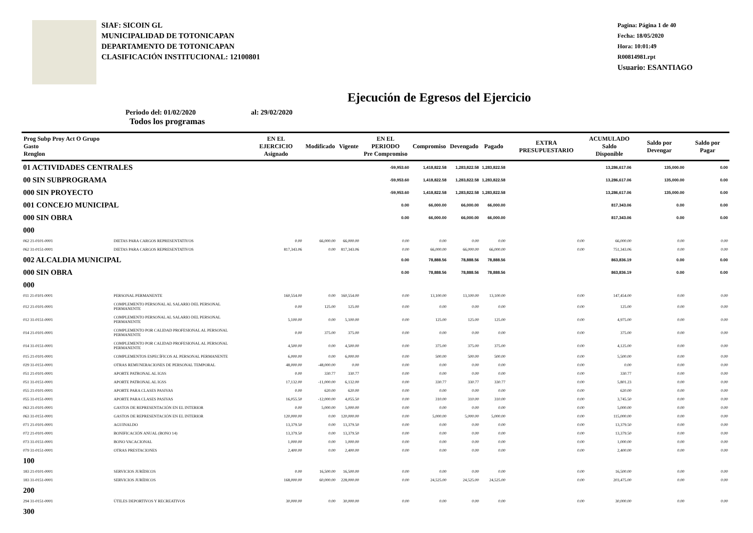SIAF: SICOIN GL
MUNICIPALIDAD DE TOTONICAPAN
DEPARTAMENTO DE TOTONICAPAN
CLASIFICACIÓN INSTITUCIONAL: 12100801
Pagina: Página 1 de 40
Fecha: 18/05/2020
Hora: 10:01:49
R00814981.rpt
Usuario: ESANTIAGO
Ejecución de Egresos del Ejercicio
Periodo del: 01/02/2020 al: 29/02/2020
Todos los programas
| Prog Subp Proy Act O Grupo Gasto Renglon | | EN EL EJERCICIO Asignado | Modificado | Vigente | EN EL PERIODO Pre Compromiso | Compromiso | Devengado | Pagado | EXTRA PRESUPUESTARIO | ACUMULADO Saldo Disponible | Saldo por Devengar | Saldo por Pagar |
| --- | --- | --- | --- | --- | --- | --- | --- | --- | --- | --- | --- | --- |
| 01 ACTIVIDADES CENTRALES | | | | | -59,953.60 | 1,418,822.58 | 1,283,822.58 | 1,283,822.58 | | 13,286,617.06 | 135,000.00 | 0.00 |
| 00 SIN SUBPROGRAMA | | | | | -59,953.60 | 1,418,822.58 | 1,283,822.58 | 1,283,822.58 | | 13,286,617.06 | 135,000.00 | 0.00 |
| 000 SIN PROYECTO | | | | | -59,953.60 | 1,418,822.58 | 1,283,822.58 | 1,283,822.58 | | 13,286,617.06 | 135,000.00 | 0.00 |
| 001 CONCEJO MUNICIPAL | | | | | 0.00 | 66,000.00 | 66,000.00 | 66,000.00 | | 817,343.06 | 0.00 | 0.00 |
| 000 SIN OBRA | | | | | 0.00 | 66,000.00 | 66,000.00 | 66,000.00 | | 817,343.06 | 0.00 | 0.00 |
| 000 | | | | | | | | | | | | |
| 062 21-0101-0001 | DIETAS PARA CARGOS REPRESENTATIVOS | 0.00 | 66,000.00 | 66,000.00 | 0.00 | 0.00 | 0.00 | 0.00 | 0.00 | 66,000.00 | 0.00 | 0.00 |
| 062 31-0151-0001 | DIETAS PARA CARGOS REPRESENTATIVOS | 817,343.06 | 0.00 | 817,343.06 | 0.00 | 66,000.00 | 66,000.00 | 66,000.00 | 0.00 | 751,343.06 | 0.00 | 0.00 |
| 002 ALCALDIA MUNICIPAL | | | | | 0.00 | 78,888.56 | 78,888.56 | 78,888.56 | | 863,836.19 | 0.00 | 0.00 |
| 000 SIN OBRA | | | | | 0.00 | 78,888.56 | 78,888.56 | 78,888.56 | | 863,836.19 | 0.00 | 0.00 |
| 000 | | | | | | | | | | | | |
| 011 21-0101-0001 | PERSONAL PERMANENTE | 160,554.00 | 0.00 | 160,554.00 | 0.00 | 13,100.00 | 13,100.00 | 13,100.00 | 0.00 | 147,454.00 | 0.00 | 0.00 |
| 012 21-0101-0001 | COMPLEMENTO PERSONAL AL SALARIO DEL PERSONAL PERMANENTE | 0.00 | 125.00 | 125.00 | 0.00 | 0.00 | 0.00 | 0.00 | 0.00 | 125.00 | 0.00 | 0.00 |
| 012 31-0151-0001 | COMPLEMENTO PERSONAL AL SALARIO DEL PERSONAL PERMANENTE | 5,100.00 | 0.00 | 5,100.00 | 0.00 | 125.00 | 125.00 | 125.00 | 0.00 | 4,975.00 | 0.00 | 0.00 |
| 014 21-0101-0001 | COMPLEMENTO POR CALIDAD PROFESIONAL AL PERSONAL PERMANENTE | 0.00 | 375.00 | 375.00 | 0.00 | 0.00 | 0.00 | 0.00 | 0.00 | 375.00 | 0.00 | 0.00 |
| 014 31-0151-0001 | COMPLEMENTO POR CALIDAD PROFESIONAL AL PERSONAL PERMANENTE | 4,500.00 | 0.00 | 4,500.00 | 0.00 | 375.00 | 375.00 | 375.00 | 0.00 | 4,125.00 | 0.00 | 0.00 |
| 015 21-0101-0001 | COMPLEMENTOS ESPECÍFICOS AL PERSONAL PERMANENTE | 6,000.00 | 0.00 | 6,000.00 | 0.00 | 500.00 | 500.00 | 500.00 | 0.00 | 5,500.00 | 0.00 | 0.00 |
| 029 31-0151-0001 | OTRAS REMUNERACIONES DE PERSONAL TEMPORAL | 48,000.00 | -48,000.00 | 0.00 | 0.00 | 0.00 | 0.00 | 0.00 | 0.00 | 0.00 | 0.00 | 0.00 |
| 051 21-0101-0001 | APORTE PATRONAL AL IGSS | 0.00 | 330.77 | 330.77 | 0.00 | 0.00 | 0.00 | 0.00 | 0.00 | 330.77 | 0.00 | 0.00 |
| 051 31-0151-0001 | APORTE PATRONAL AL IGSS | 17,132.00 | -11,000.00 | 6,132.00 | 0.00 | 330.77 | 330.77 | 330.77 | 0.00 | 5,801.23 | 0.00 | 0.00 |
| 055 21-0101-0001 | APORTE PARA CLASES PASIVAS | 0.00 | 620.00 | 620.00 | 0.00 | 0.00 | 0.00 | 0.00 | 0.00 | 620.00 | 0.00 | 0.00 |
| 055 31-0151-0001 | APORTE PARA CLASES PASIVAS | 16,055.50 | -12,000.00 | 4,055.50 | 0.00 | 310.00 | 310.00 | 310.00 | 0.00 | 3,745.50 | 0.00 | 0.00 |
| 063 21-0101-0001 | GASTOS DE REPRESENTACIÓN EN EL INTERIOR | 0.00 | 5,000.00 | 5,000.00 | 0.00 | 0.00 | 0.00 | 0.00 | 0.00 | 5,000.00 | 0.00 | 0.00 |
| 063 31-0151-0001 | GASTOS DE REPRESENTACIÓN EN EL INTERIOR | 120,000.00 | 0.00 | 120,000.00 | 0.00 | 5,000.00 | 5,000.00 | 5,000.00 | 0.00 | 115,000.00 | 0.00 | 0.00 |
| 071 21-0101-0001 | AGUINALDO | 13,379.50 | 0.00 | 13,379.50 | 0.00 | 0.00 | 0.00 | 0.00 | 0.00 | 13,379.50 | 0.00 | 0.00 |
| 072 21-0101-0001 | BONIFICACIÓN ANUAL (BONO 14) | 13,379.50 | 0.00 | 13,379.50 | 0.00 | 0.00 | 0.00 | 0.00 | 0.00 | 13,379.50 | 0.00 | 0.00 |
| 073 31-0151-0001 | BONO VACACIONAL | 1,000.00 | 0.00 | 1,000.00 | 0.00 | 0.00 | 0.00 | 0.00 | 0.00 | 1,000.00 | 0.00 | 0.00 |
| 079 31-0151-0001 | OTRAS PRESTACIONES | 2,400.00 | 0.00 | 2,400.00 | 0.00 | 0.00 | 0.00 | 0.00 | 0.00 | 2,400.00 | 0.00 | 0.00 |
| 100 | | | | | | | | | | | | |
| 183 21-0101-0001 | SERVICIOS JURÍDICOS | 0.00 | 16,500.00 | 16,500.00 | 0.00 | 0.00 | 0.00 | 0.00 | 0.00 | 16,500.00 | 0.00 | 0.00 |
| 183 31-0151-0001 | SERVICIOS JURÍDICOS | 168,000.00 | 60,000.00 | 228,000.00 | 0.00 | 24,525.00 | 24,525.00 | 24,525.00 | 0.00 | 203,475.00 | 0.00 | 0.00 |
| 200 | | | | | | | | | | | | |
| 294 31-0151-0001 | ÚTILES DEPORTIVOS Y RECREATIVOS | 30,000.00 | 0.00 | 30,000.00 | 0.00 | 0.00 | 0.00 | 0.00 | 0.00 | 30,000.00 | 0.00 | 0.00 |
| 300 | | | | | | | | | | | | |